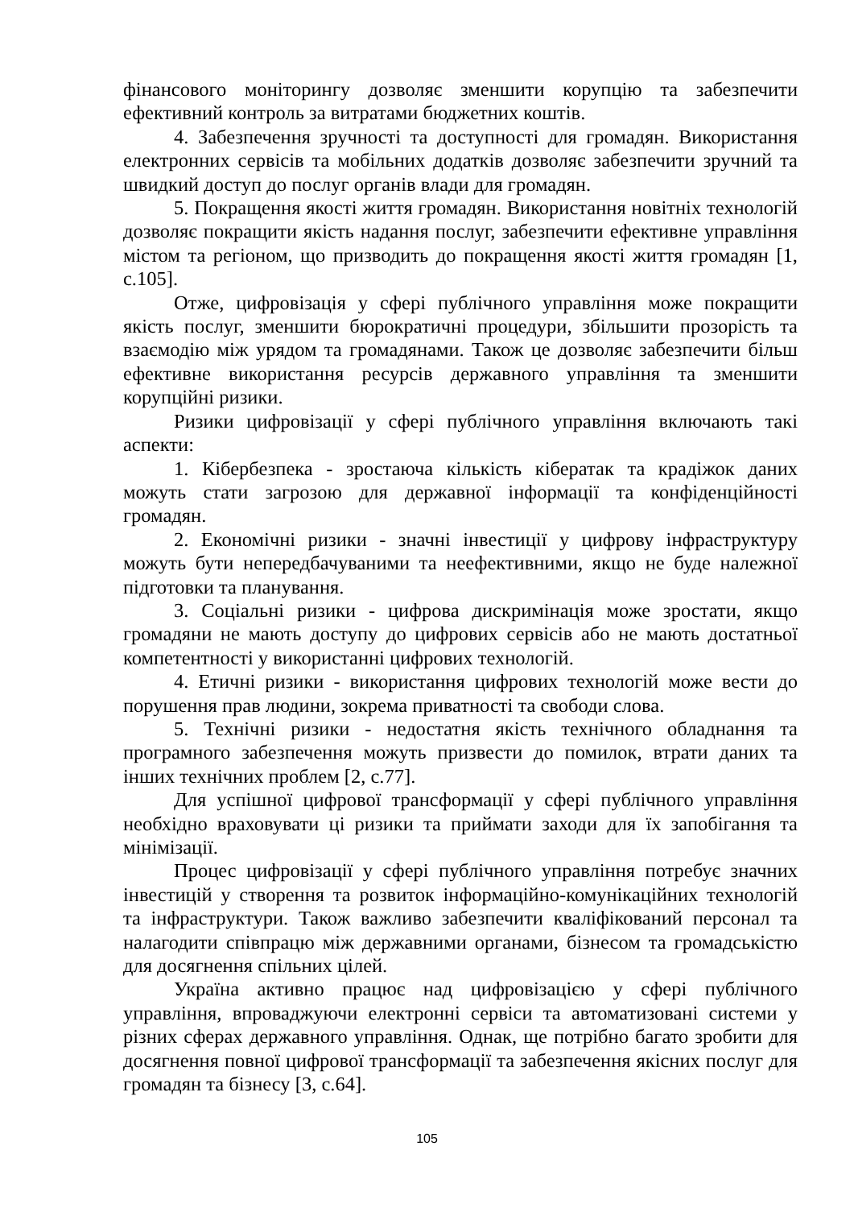фінансового моніторингу дозволяє зменшити корупцію та забезпечити ефективний контроль за витратами бюджетних коштів.
4. Забезпечення зручності та доступності для громадян. Використання електронних сервісів та мобільних додатків дозволяє забезпечити зручний та швидкий доступ до послуг органів влади для громадян.
5. Покращення якості життя громадян. Використання новітніх технологій дозволяє покращити якість надання послуг, забезпечити ефективне управління містом та регіоном, що призводить до покращення якості життя громадян [1, с.105].
Отже, цифровізація у сфері публічного управління може покращити якість послуг, зменшити бюрократичні процедури, збільшити прозорість та взаємодію між урядом та громадянами. Також це дозволяє забезпечити більш ефективне використання ресурсів державного управління та зменшити корупційні ризики.
Ризики цифровізації у сфері публічного управління включають такі аспекти:
1. Кібербезпека - зростаюча кількість кібератак та крадіжок даних можуть стати загрозою для державної інформації та конфіденційності громадян.
2. Економічні ризики - значні інвестиції у цифрову інфраструктуру можуть бути непередбачуваними та неефективними, якщо не буде належної підготовки та планування.
3. Соціальні ризики - цифрова дискримінація може зростати, якщо громадяни не мають доступу до цифрових сервісів або не мають достатньої компетентності у використанні цифрових технологій.
4. Етичні ризики - використання цифрових технологій може вести до порушення прав людини, зокрема приватності та свободи слова.
5. Технічні ризики - недостатня якість технічного обладнання та програмного забезпечення можуть призвести до помилок, втрати даних та інших технічних проблем [2, с.77].
Для успішної цифрової трансформації у сфері публічного управління необхідно враховувати ці ризики та приймати заходи для їх запобігання та мінімізації.
Процес цифровізації у сфері публічного управління потребує значних інвестицій у створення та розвиток інформаційно-комунікаційних технологій та інфраструктури. Також важливо забезпечити кваліфікований персонал та налагодити співпрацю між державними органами, бізнесом та громадськістю для досягнення спільних цілей.
Україна активно працює над цифровізацією у сфері публічного управління, впроваджуючи електронні сервіси та автоматизовані системи у різних сферах державного управління. Однак, ще потрібно багато зробити для досягнення повної цифрової трансформації та забезпечення якісних послуг для громадян та бізнесу [3, с.64].
105